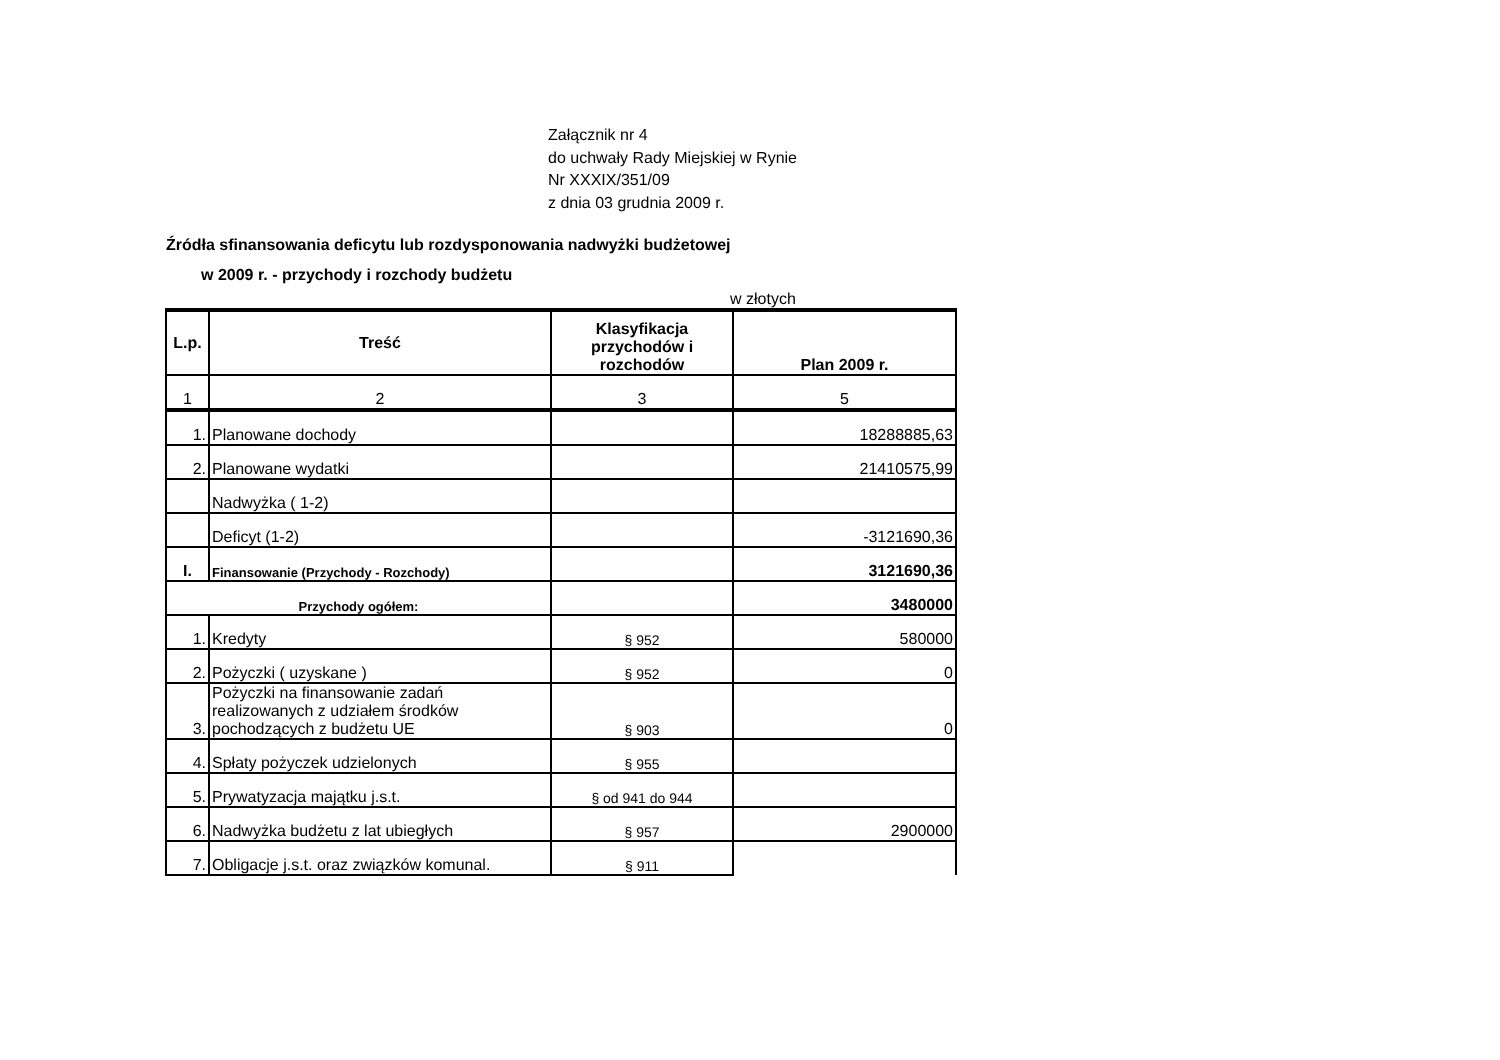Załącznik nr 4
do uchwały Rady Miejskiej w Rynie
Nr XXXIX/351/09
z dnia 03 grudnia 2009 r.
Źródła sfinansowania deficytu lub rozdysponowania nadwyżki budżetowej
w 2009 r. - przychody i rozchody budżetu
w złotych
| L.p. | Treść | Klasyfikacja przychodów i rozchodów | Plan 2009 r. |
| --- | --- | --- | --- |
| 1 | 2 | 3 | 5 |
| 1. | Planowane dochody | | 18288885,63 |
| 2. | Planowane wydatki | | 21410575,99 |
| | Nadwyżka ( 1-2) | | |
| | Deficyt (1-2) | | -3121690,36 |
| I. | Finansowanie (Przychody - Rozchody) | | 3121690,36 |
| Przychody ogółem: | | | 3480000 |
| 1. | Kredyty | § 952 | 580000 |
| 2. | Pożyczki ( uzyskane ) | § 952 | 0 |
| 3. | Pożyczki na finansowanie zadań realizowanych z udziałem środków pochodzących z budżetu UE | § 903 | 0 |
| 4. | Spłaty pożyczek udzielonych | § 955 | |
| 5. | Prywatyzacja majątku j.s.t. | § od 941 do 944 | |
| 6. | Nadwyżka budżetu z lat ubiegłych | § 957 | 2900000 |
| 7. | Obligacje j.s.t. oraz związków komunal. | § 911 | |